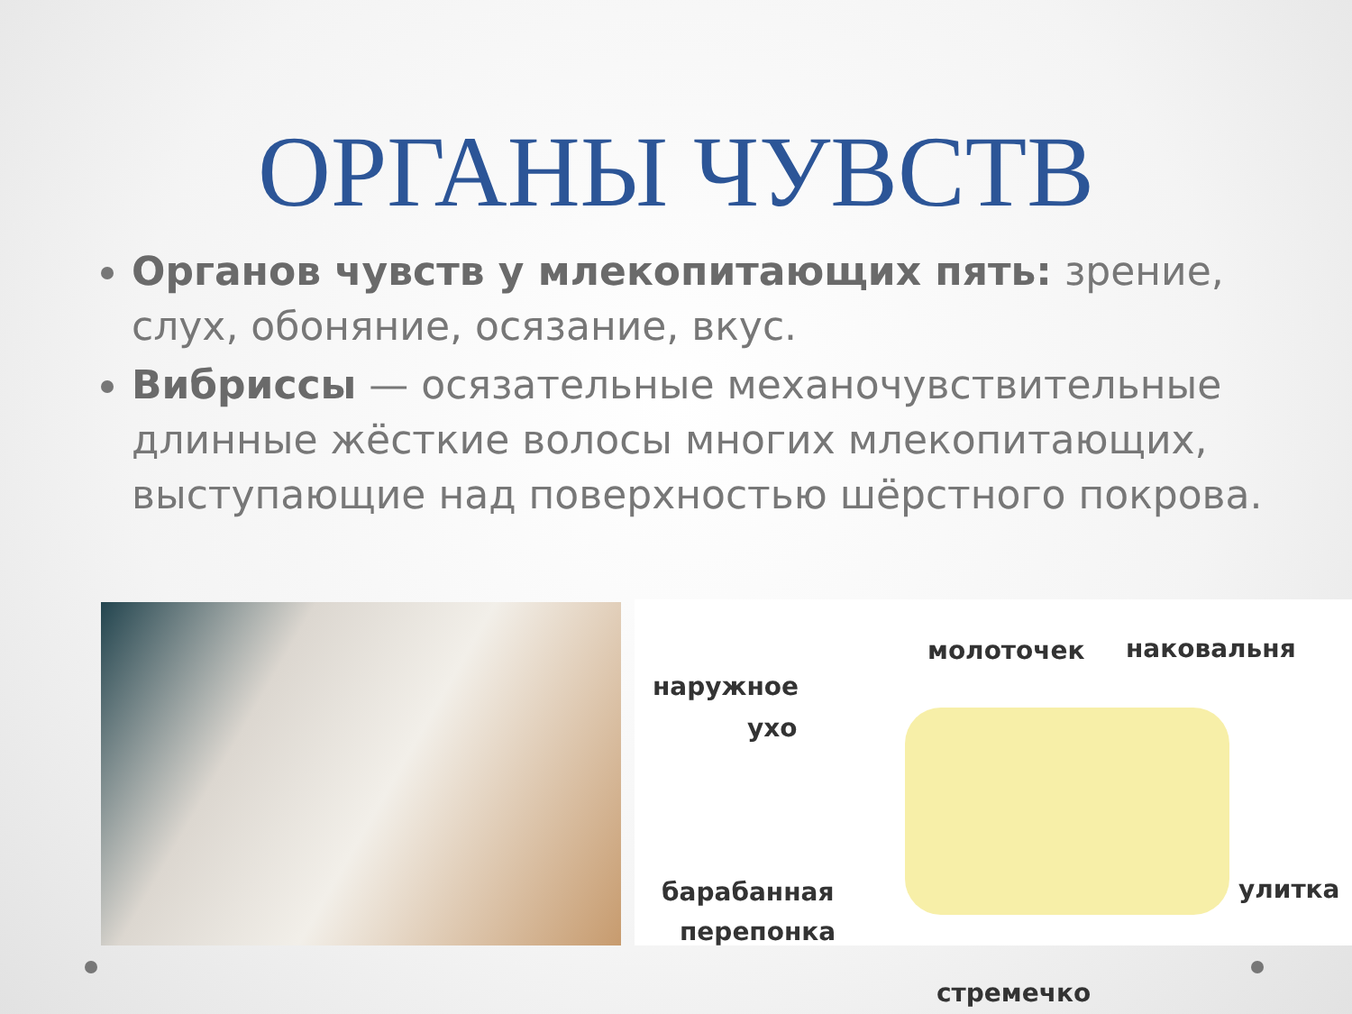ОРГАНЫ ЧУВСТВ
Органов чувств у млекопитающих пять: зрение, слух, обоняние, осязание, вкус.
Вибриссы — осязательные механочувствительные длинные жёсткие волосы многих млекопитающих, выступающие над поверхностью шёрстного покрова.
молоточек наковальня
наружное
ухо
барабанная
перепонка
улитка
стремечко